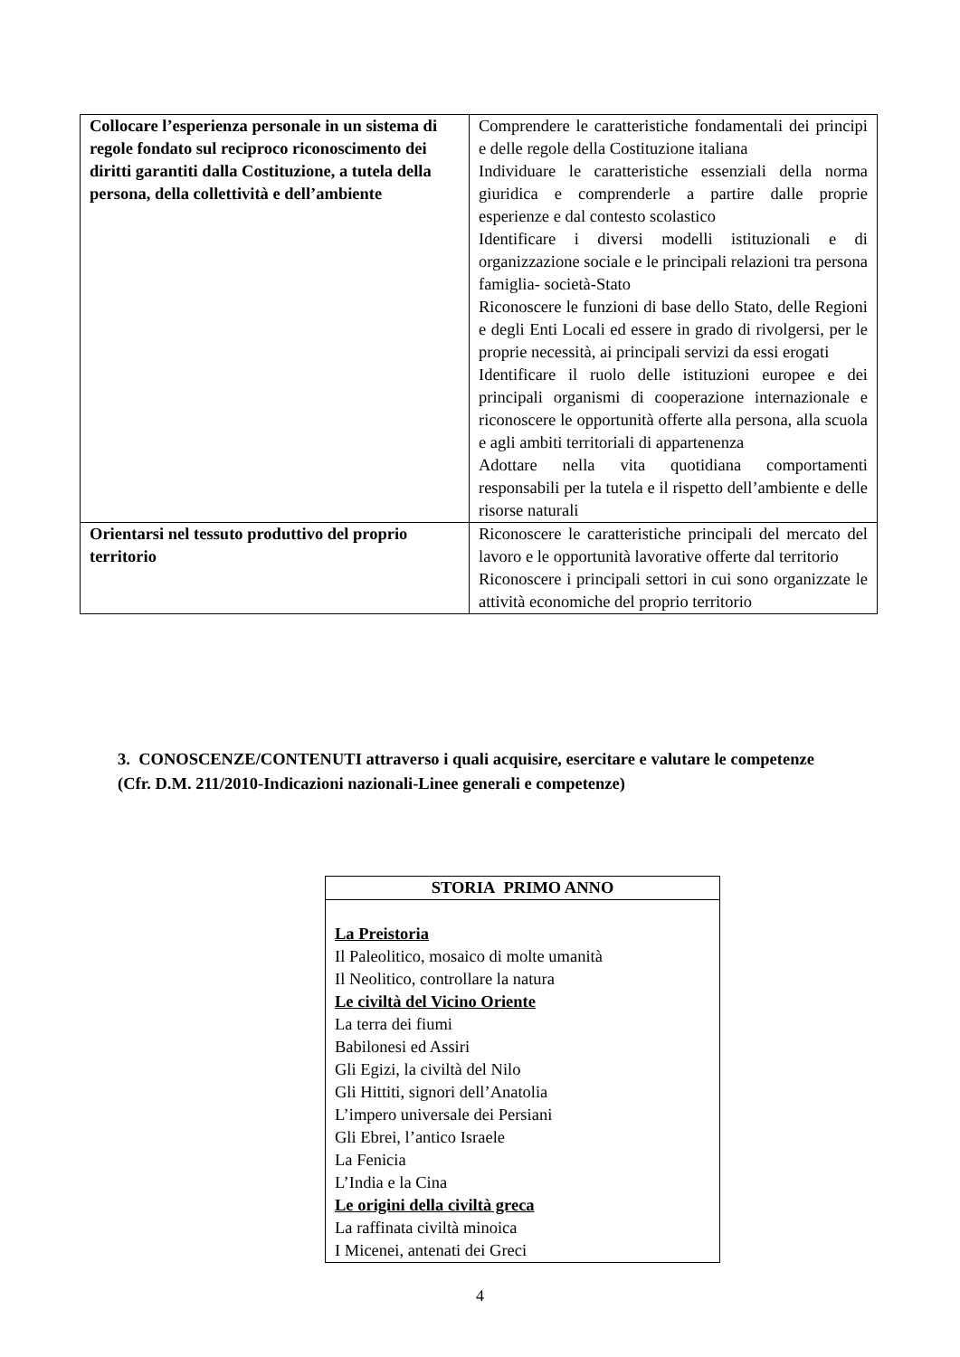| Collocare l’esperienza personale in un sistema di regole fondato sul reciproco riconoscimento dei diritti garantiti dalla Costituzione, a tutela della persona, della collettività e dell’ambiente | Comprendere le caratteristiche fondamentali dei principi e delle regole della Costituzione italiana Individuare le caratteristiche essenziali della norma giuridica e comprenderle a partire dalle proprie esperienze e dal contesto scolastico Identificare i diversi modelli istituzionali e di organizzazione sociale e le principali relazioni tra persona famiglia- società-Stato Riconoscere le funzioni di base dello Stato, delle Regioni e degli Enti Locali ed essere in grado di rivolgersi, per le proprie necessità, ai principali servizi da essi erogati Identificare il ruolo delle istituzioni europee e dei principali organismi di cooperazione internazionale e riconoscere le opportunità offerte alla persona, alla scuola e agli ambiti territoriali di appartenenza Adottare nella vita quotidiana comportamenti responsabili per la tutela e il rispetto dell’ambiente e delle risorse naturali |
| Orientarsi nel tessuto produttivo del proprio territorio | Riconoscere le caratteristiche principali del mercato del lavoro e le opportunità lavorative offerte dal territorio Riconoscere i principali settori in cui sono organizzate le attività economiche del proprio territorio |
3. CONOSCENZE/CONTENUTI attraverso i quali acquisire, esercitare e valutare le competenze (Cfr. D.M. 211/2010-Indicazioni nazionali-Linee generali e competenze)
| STORIA PRIMO ANNO |
| --- |
| La Preistoria Il Paleolitico, mosaico di molte umanità Il Neolitico, controllare la natura Le civiltà del Vicino Oriente La terra dei fiumi Babilonesi ed Assiri Gli Egizi, la civiltà del Nilo Gli Hittiti, signori dell’Anatolia L’impero universale dei Persiani Gli Ebrei, l’antico Israele La Fenicia L’India e la Cina Le origini della civiltà greca La raffinata civiltà minoica I Micenei, antenati dei Greci |
4